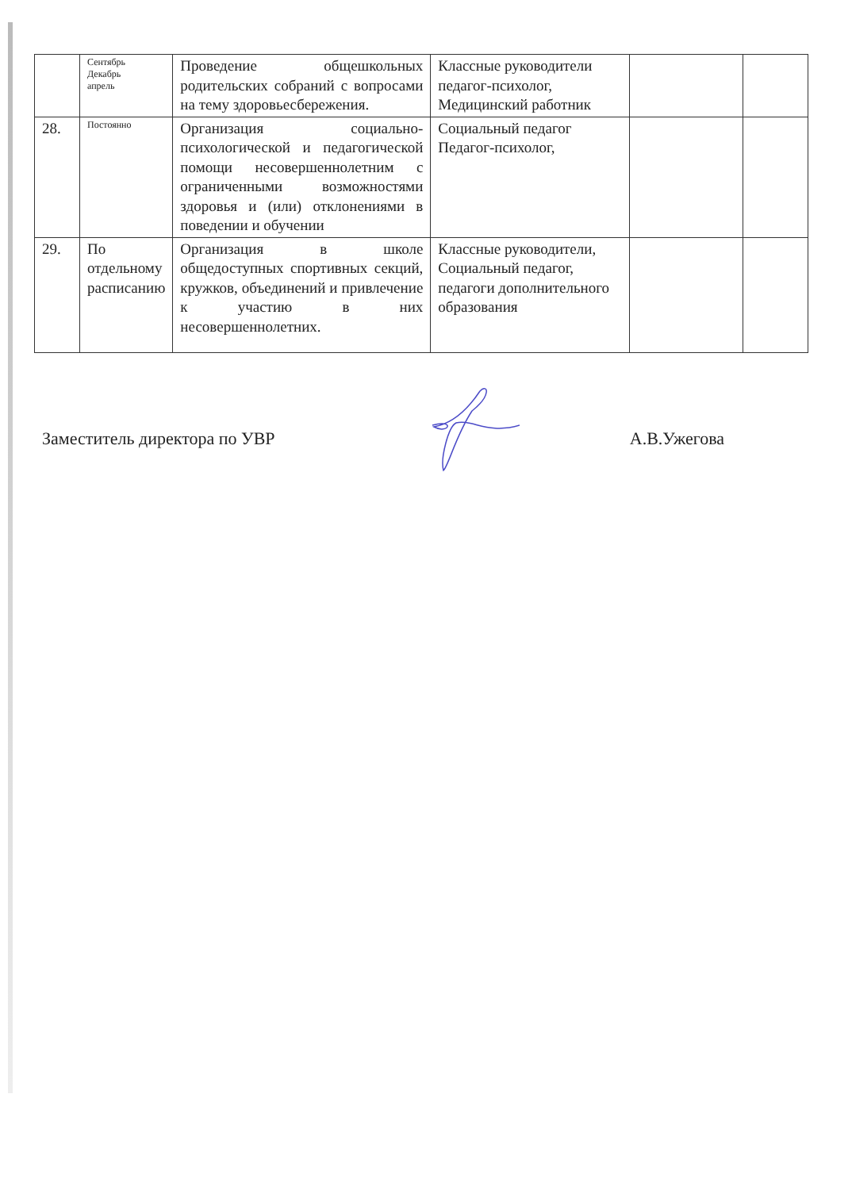| | Сентябрь Декабрь апрель | Проведение общешкольных родительских собраний с вопросами на тему здоровьесбережения. | Классные руководители педагог-психолог, Медицинский работник | | |
| 28. | Постоянно | Организация социально-психологической и педагогической помощи несовершеннолетним с ограниченными возможностями здоровья и (или) отклонениями в поведении и обучении | Социальный педагог Педагог-психолог, | | |
| 29. | По отдельному расписанию | Организация в школе общедоступных спортивных секций, кружков, объединений и привлечение к участию в них несовершеннолетних. | Классные руководители, Социальный педагог, педагоги дополнительного образования | | |
Заместитель директора по УВР А.В.Ужегова